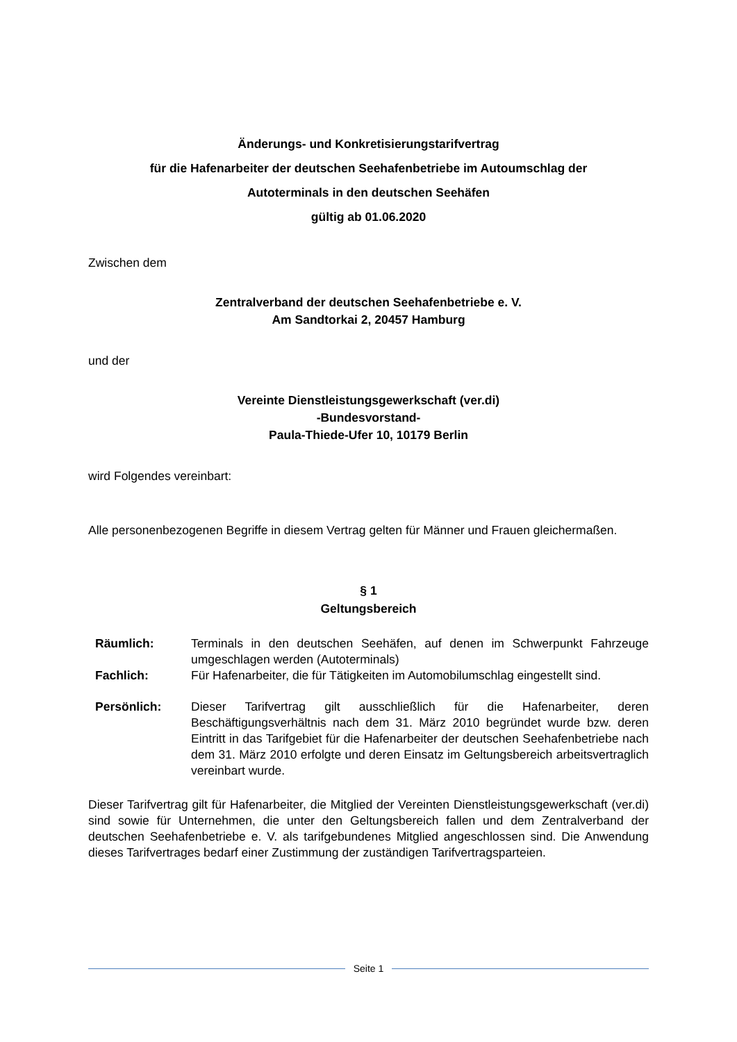Änderungs- und Konkretisierungstarifvertrag
für die Hafenarbeiter der deutschen Seehafenbetriebe im Autoumschlag der
Autoterminals in den deutschen Seehäfen
gültig ab 01.06.2020
Zwischen dem
Zentralverband der deutschen Seehafenbetriebe e. V.
Am Sandtorkai 2, 20457 Hamburg
und der
Vereinte Dienstleistungsgewerkschaft (ver.di)
-Bundesvorstand-
Paula-Thiede-Ufer 10, 10179 Berlin
wird Folgendes vereinbart:
Alle personenbezogenen Begriffe in diesem Vertrag gelten für Männer und Frauen gleichermaßen.
§ 1
Geltungsbereich
Räumlich: Terminals in den deutschen Seehäfen, auf denen im Schwerpunkt Fahrzeuge umgeschlagen werden (Autoterminals)
Fachlich: Für Hafenarbeiter, die für Tätigkeiten im Automobilumschlag eingestellt sind.
Persönlich: Dieser Tarifvertrag gilt ausschließlich für die Hafenarbeiter, deren Beschäftigungsverhältnis nach dem 31. März 2010 begründet wurde bzw. deren Eintritt in das Tarifgebiet für die Hafenarbeiter der deutschen Seehafenbetriebe nach dem 31. März 2010 erfolgte und deren Einsatz im Geltungsbereich arbeitsvertraglich vereinbart wurde.
Dieser Tarifvertrag gilt für Hafenarbeiter, die Mitglied der Vereinten Dienstleistungsgewerkschaft (ver.di) sind sowie für Unternehmen, die unter den Geltungsbereich fallen und dem Zentralverband der deutschen Seehafenbetriebe e. V. als tarifgebundenes Mitglied angeschlossen sind. Die Anwendung dieses Tarifvertrages bedarf einer Zustimmung der zuständigen Tarifvertragsparteien.
Seite 1